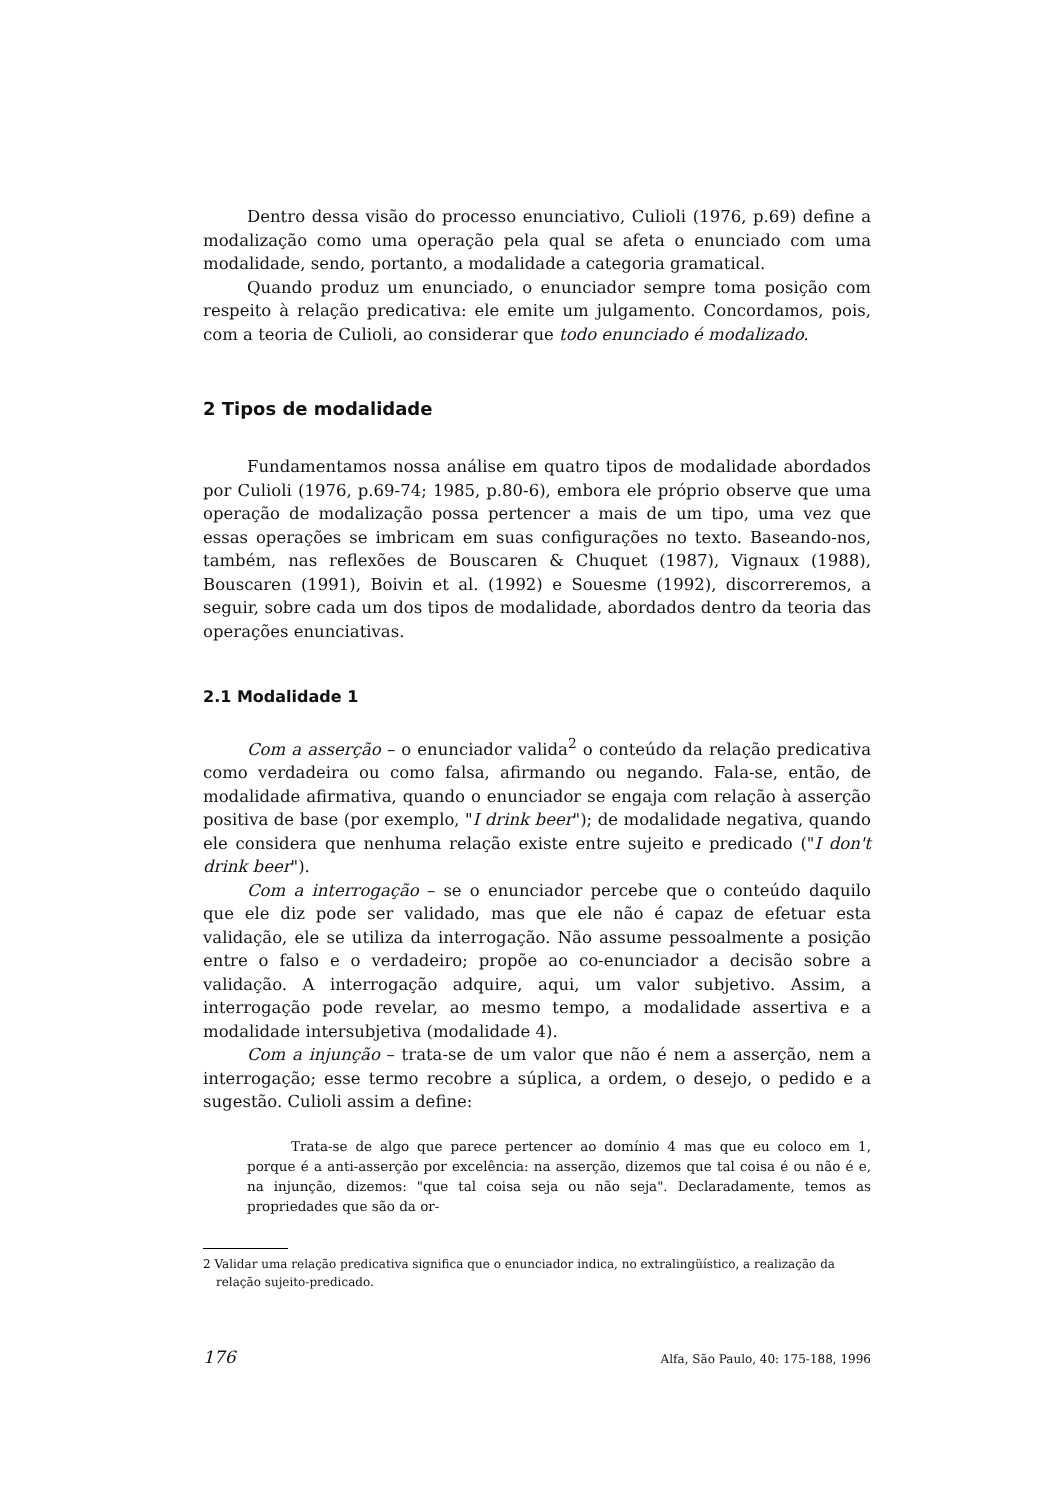Dentro dessa visão do processo enunciativo, Culioli (1976, p.69) define a modalização como uma operação pela qual se afeta o enunciado com uma modalidade, sendo, portanto, a modalidade a categoria gramatical.
Quando produz um enunciado, o enunciador sempre toma posição com respeito à relação predicativa: ele emite um julgamento. Concordamos, pois, com a teoria de Culioli, ao considerar que todo enunciado é modalizado.
2 Tipos de modalidade
Fundamentamos nossa análise em quatro tipos de modalidade abordados por Culioli (1976, p.69-74; 1985, p.80-6), embora ele próprio observe que uma operação de modalização possa pertencer a mais de um tipo, uma vez que essas operações se imbricam em suas configurações no texto. Baseando-nos, também, nas reflexões de Bouscaren & Chuquet (1987), Vignaux (1988), Bouscaren (1991), Boivin et al. (1992) e Souesme (1992), discorreremos, a seguir, sobre cada um dos tipos de modalidade, abordados dentro da teoria das operações enunciativas.
2.1 Modalidade 1
Com a asserção – o enunciador valida<sup>2</sup> o conteúdo da relação predicativa como verdadeira ou como falsa, afirmando ou negando. Fala-se, então, de modalidade afirmativa, quando o enunciador se engaja com relação à asserção positiva de base (por exemplo, "I drink beer"); de modalidade negativa, quando ele considera que nenhuma relação existe entre sujeito e predicado ("I don't drink beer").
Com a interrogação – se o enunciador percebe que o conteúdo daquilo que ele diz pode ser validado, mas que ele não é capaz de efetuar esta validação, ele se utiliza da interrogação. Não assume pessoalmente a posição entre o falso e o verdadeiro; propõe ao co-enunciador a decisão sobre a validação. A interrogação adquire, aqui, um valor subjetivo. Assim, a interrogação pode revelar, ao mesmo tempo, a modalidade assertiva e a modalidade intersubjetiva (modalidade 4).
Com a injunção – trata-se de um valor que não é nem a asserção, nem a interrogação; esse termo recobre a súplica, a ordem, o desejo, o pedido e a sugestão. Culioli assim a define:
Trata-se de algo que parece pertencer ao domínio 4 mas que eu coloco em 1, porque é a anti-asserção por excelência: na asserção, dizemos que tal coisa é ou não é e, na injunção, dizemos: "que tal coisa seja ou não seja". Declaradamente, temos as propriedades que são da or-
2 Validar uma relação predicativa significa que o enunciador indica, no extralingüístico, a realização da relação sujeito-predicado.
176 Alfa, São Paulo, 40: 175-188, 1996